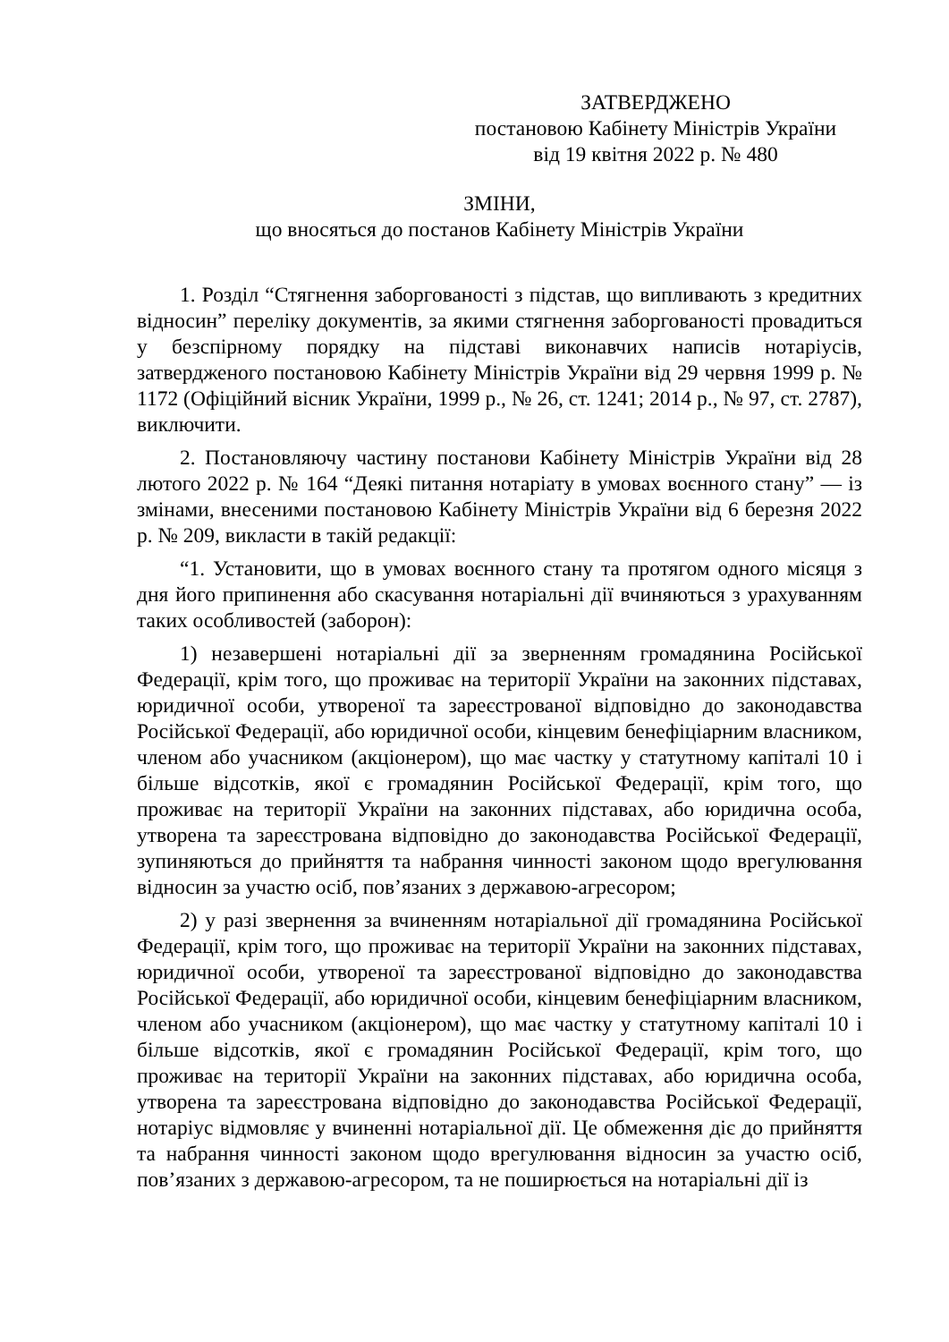ЗАТВЕРДЖЕНО
постановою Кабінету Міністрів України
від 19 квітня 2022 р. № 480
ЗМІНИ,
що вносяться до постанов Кабінету Міністрів України
1. Розділ “Стягнення заборгованості з підстав, що випливають з кредитних відносин” переліку документів, за якими стягнення заборгованості провадиться у безспірному порядку на підставі виконавчих написів нотаріусів, затвердженого постановою Кабінету Міністрів України від 29 червня 1999 р. № 1172 (Офіційний вісник України, 1999 р., № 26, ст. 1241; 2014 р., № 97, ст. 2787), виключити.
2. Постановляючу частину постанови Кабінету Міністрів України від 28 лютого 2022 р. № 164 “Деякі питання нотаріату в умовах воєнного стану” — із змінами, внесеними постановою Кабінету Міністрів України від 6 березня 2022 р. № 209, викласти в такій редакції:
“1. Установити, що в умовах воєнного стану та протягом одного місяця з дня його припинення або скасування нотаріальні дії вчиняються з урахуванням таких особливостей (заборон):
1) незавершені нотаріальні дії за зверненням громадянина Російської Федерації, крім того, що проживає на території України на законних підставах, юридичної особи, утвореної та зареєстрованої відповідно до законодавства Російської Федерації, або юридичної особи, кінцевим бенефіціарним власником, членом або учасником (акціонером), що має частку у статутному капіталі 10 і більше відсотків, якої є громадянин Російської Федерації, крім того, що проживає на території України на законних підставах, або юридична особа, утворена та зареєстрована відповідно до законодавства Російської Федерації, зупиняються до прийняття та набрання чинності законом щодо врегулювання відносин за участю осіб, пов’язаних з державою-агресором;
2) у разі звернення за вчиненням нотаріальної дії громадянина Російської Федерації, крім того, що проживає на території України на законних підставах, юридичної особи, утвореної та зареєстрованої відповідно до законодавства Російської Федерації, або юридичної особи, кінцевим бенефіціарним власником, членом або учасником (акціонером), що має частку у статутному капіталі 10 і більше відсотків, якої є громадянин Російської Федерації, крім того, що проживає на території України на законних підставах, або юридична особа, утворена та зареєстрована відповідно до законодавства Російської Федерації, нотаріус відмовляє у вчиненні нотаріальної дії. Це обмеження діє до прийняття та набрання чинності законом щодо врегулювання відносин за участю осіб, пов’язаних з державою-агресором, та не поширюється на нотаріальні дії із